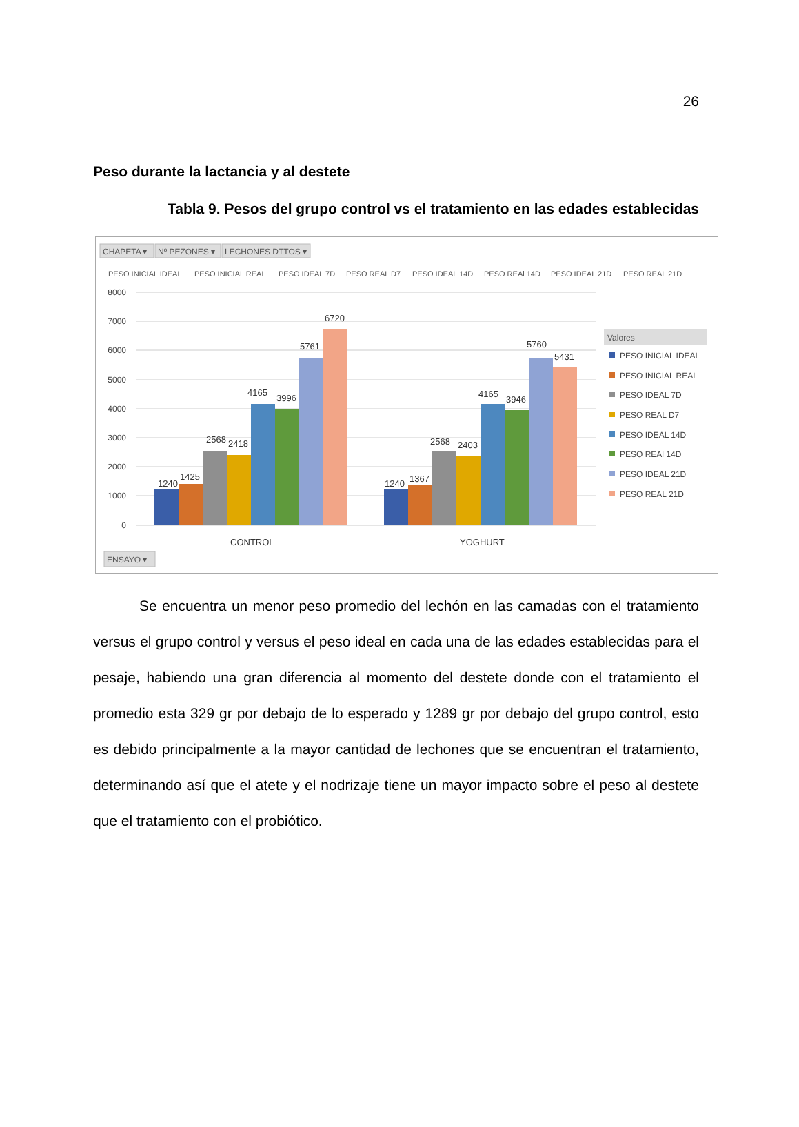26
Peso durante la lactancia y al destete
Tabla 9. Pesos del grupo control vs el tratamiento en las edades establecidas
CHAPETA ▾
Nº PEZONES ▾
LECHONES DTTOS ▾
PESO INICIAL IDEAL
PESO INICIAL REAL
PESO IDEAL 7D
PESO REAL D7
PESO IDEAL 14D
PESO REAl 14D
PESO IDEAL 21D
PESO REAL 21D
8000
7000
6000
5000
4000
3000
2000
1000
0
1240
1425
2568
2418
4165
3996
5761
6720
1240
1367
2568
2403
4165
3946
5760
5431
CONTROL
YOGHURT
Valores
PESO INICIAL IDEAL
PESO INICIAL REAL
PESO IDEAL 7D
PESO REAL D7
PESO IDEAL 14D
PESO REAl 14D
PESO IDEAL 21D
PESO REAL 21D
ENSAYO ▾
Se encuentra un menor peso promedio del lechón en las camadas con el tratamiento versus el grupo control y versus el peso ideal en cada una de las edades establecidas para el pesaje, habiendo una gran diferencia al momento del destete donde con el tratamiento el promedio esta 329 gr por debajo de lo esperado y 1289 gr por debajo del grupo control, esto es debido principalmente a la mayor cantidad de lechones que se encuentran el tratamiento, determinando así que el atete y el nodrizaje tiene un mayor impacto sobre el peso al destete que el tratamiento con el probiótico.